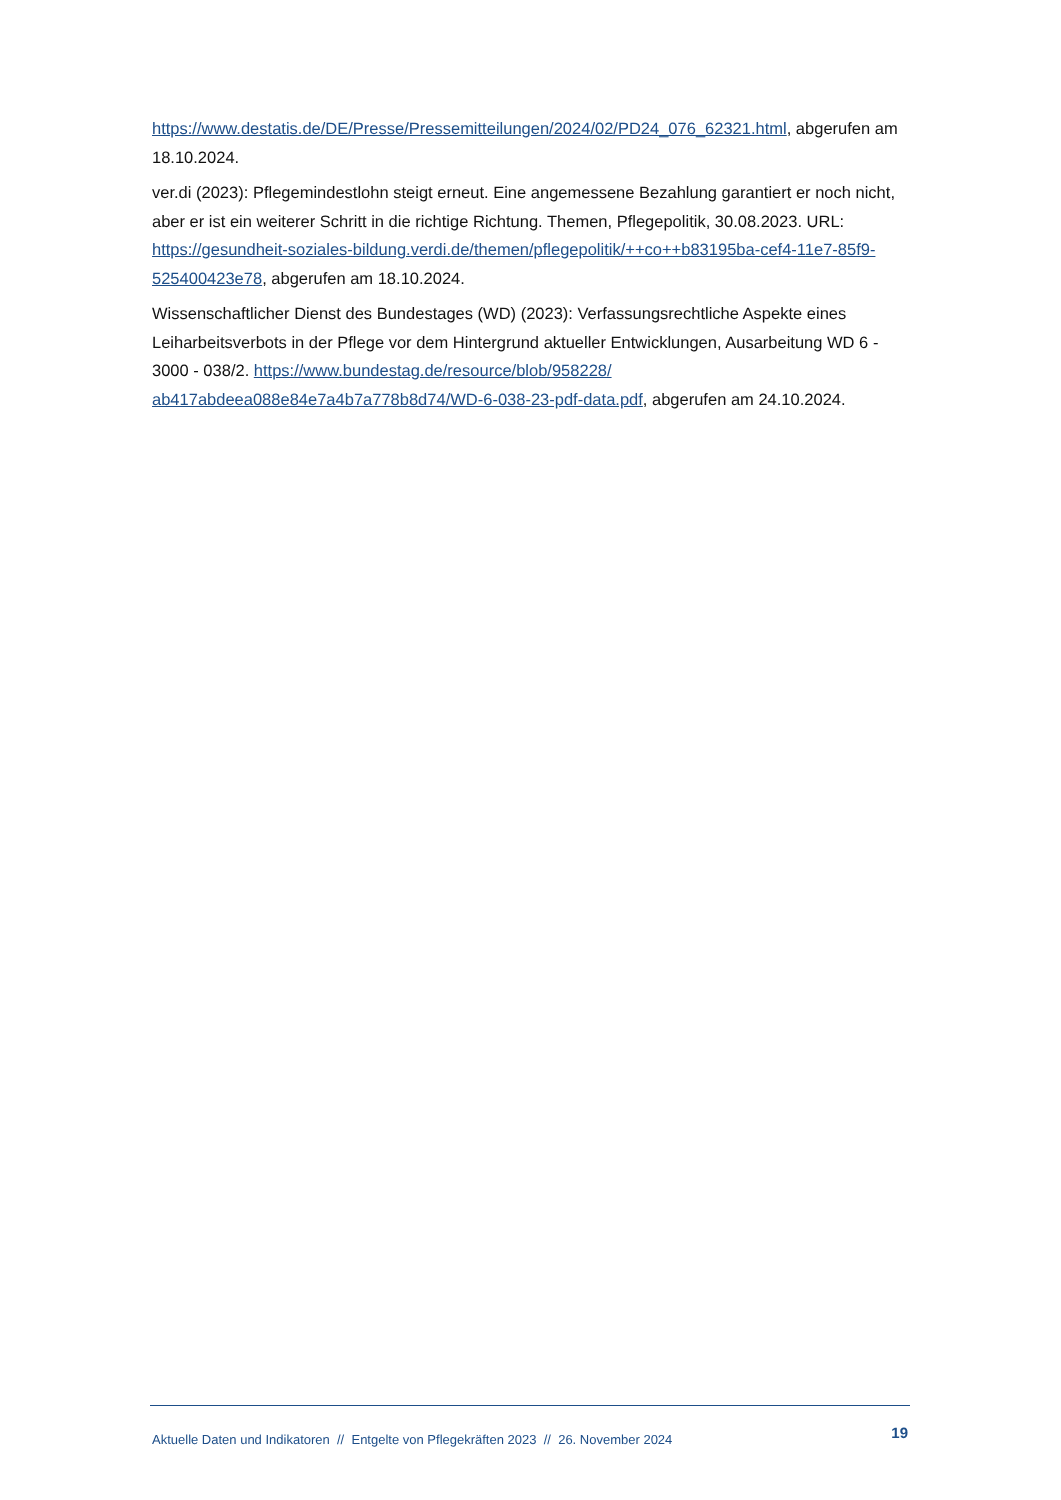https://www.destatis.de/DE/Presse/Pressemitteilungen/2024/02/PD24_076_62321.html, abgerufen am 18.10.2024.
ver.di (2023): Pflegemindestlohn steigt erneut. Eine angemessene Bezahlung garantiert er noch nicht, aber er ist ein weiterer Schritt in die richtige Richtung. Themen, Pflegepolitik, 30.08.2023. URL: https://gesundheit-soziales-bildung.verdi.de/themen/pflegepolitik/++co++b83195ba-cef4-11e7-85f9-525400423e78, abgerufen am 18.10.2024.
Wissenschaftlicher Dienst des Bundestages (WD) (2023): Verfassungsrechtliche Aspekte eines Leiharbeitsverbots in der Pflege vor dem Hintergrund aktueller Entwicklungen, Ausarbeitung WD 6 - 3000 - 038/2. https://www.bundestag.de/resource/blob/958228/ ab417abdeea088e84e7a4b7a778b8d74/WD-6-038-23-pdf-data.pdf, abgerufen am 24.10.2024.
Aktuelle Daten und Indikatoren // Entgelte von Pflegekräften 2023 // 26. November 2024 19